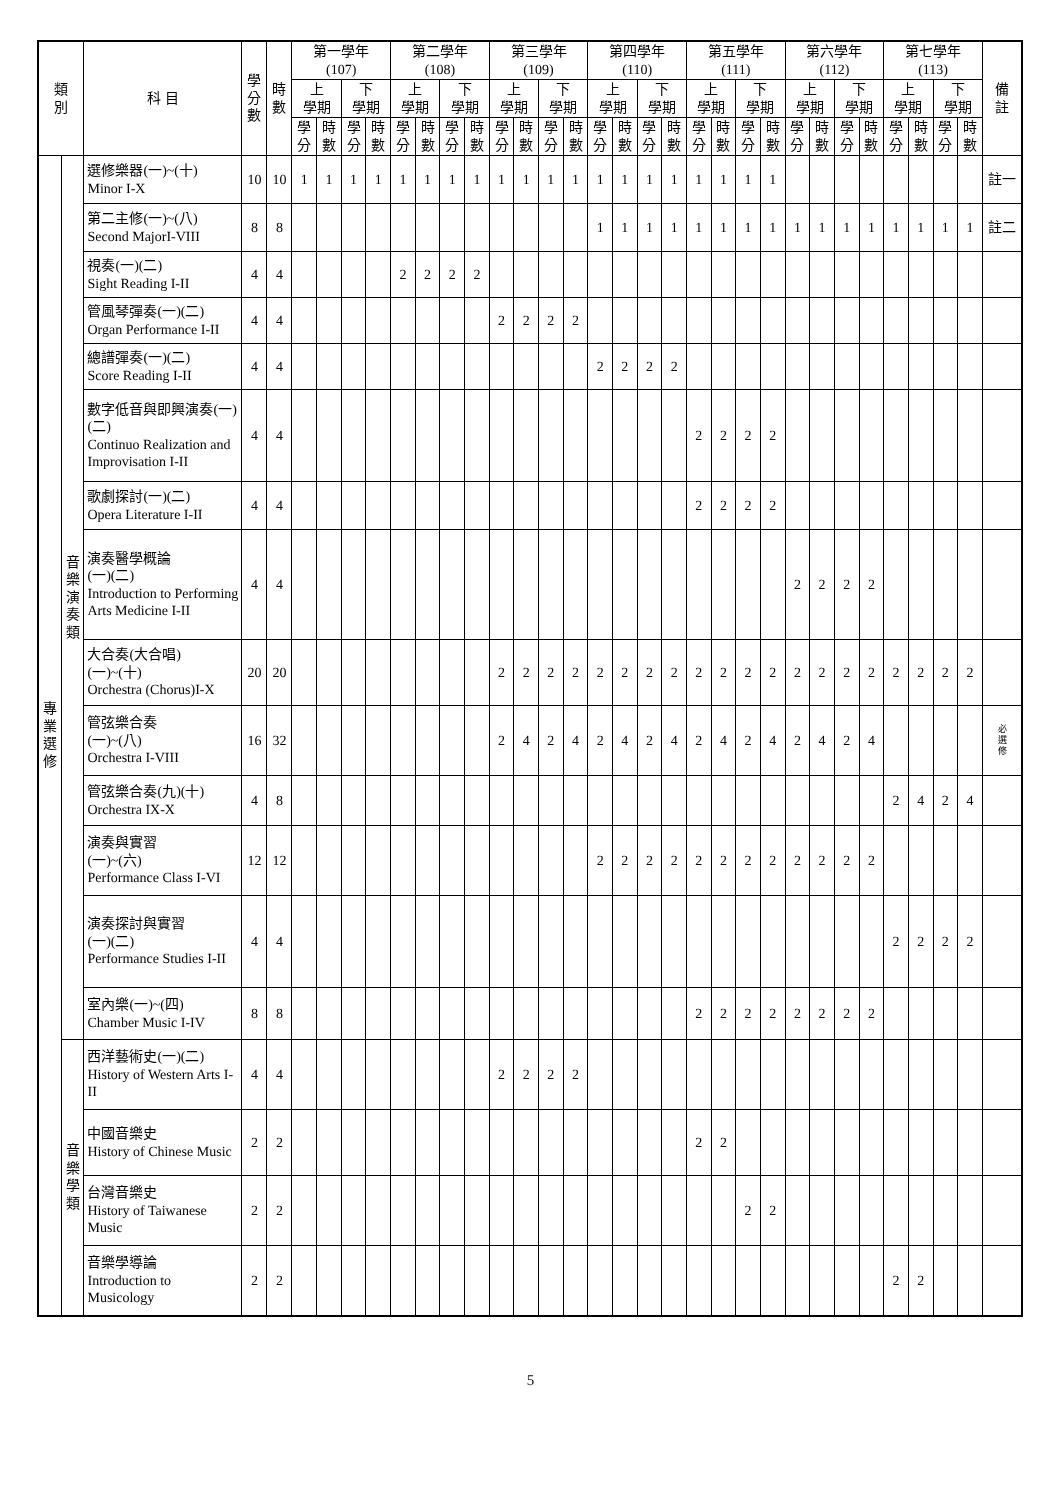| 類 別 | | 科 目 | 學 分 數 | 時 數 | 第一學年 (107) | | | | 第二學年 (108) | | | | 第三學年 (109) | | | | 第四學年 (110) | | | | 第五學年 (111) | | | | 第六學年 (112) | | | | 第七學年 (113) | | | | 備 註 |
| --- | --- | --- | --- | --- | --- | --- | --- | --- | --- | --- | --- | --- | --- | --- | --- | --- | --- | --- | --- | --- | --- | --- | --- | --- | --- | --- | --- | --- | --- | --- | --- | --- | --- |
| | | | | | 上 學期 | | 下 學期 | | 上 學期 | | 下 學期 | | 上 學期 | | 下 學期 | | 上 學期 | | 下 學期 | | 上 學期 | | 下 學期 | | 上 學期 | | 下 學期 | | 上 學期 | | 下 學期 | | |
| | | | | | 學分 | 時數 | 學分 | 時數 | 學分 | 時數 | 學分 | 時數 | 學分 | 時數 | 學分 | 時數 | 學分 | 時數 | 學分 | 時數 | 學分 | 時數 | 學分 | 時數 | 學分 | 時數 | 學分 | 時數 | 學分 | 時數 | 學分 | 時數 | |
| 專 業 選 修 | 音 樂 演 奏 類 | 選修樂器(一)~(十) Minor I-X | 10 | 10 | 1 | 1 | 1 | 1 | 1 | 1 | 1 | 1 | 1 | 1 | 1 | 1 | 1 | 1 | 1 | 1 | 1 | 1 | 1 | 1 | | | | | | | | | 註一 |
| | | 第二主修(一)~(八) Second MajorI-VIII | 8 | 8 | | | | | | | | | | | | | 1 | 1 | 1 | 1 | 1 | 1 | 1 | 1 | 1 | 1 | 1 | 1 | 1 | 1 | 1 | 1 | 註二 |
| | | 視奏(一)(二) Sight Reading I-II | 4 | 4 | | | | | 2 | 2 | 2 | 2 | | | | | | | | | | | | | | | | | | | | | |
| | | 管風琴彈奏(一)(二) Organ Performance I-II | 4 | 4 | | | | | | | | | 2 | 2 | 2 | 2 | | | | | | | | | | | | | | | | | |
| | | 總譜彈奏(一)(二) Score Reading I-II | 4 | 4 | | | | | | | | | | | | | 2 | 2 | 2 | 2 | | | | | | | | | | | | | |
| | | 數字低音與即興演奏(一)(二) Continuo Realization and Improvisation I-II | 4 | 4 | | | | | | | | | | | | | | | | | 2 | 2 | 2 | 2 | | | | | | | | | |
| | | 歌劇探討(一)(二) Opera Literature I-II | 4 | 4 | | | | | | | | | | | | | | | | | 2 | 2 | 2 | 2 | | | | | | | | | |
| | | 演奏醫學概論 (一)(二) Introduction to Performing Arts Medicine I-II | 4 | 4 | | | | | | | | | | | | | | | | | | | | | 2 | 2 | 2 | 2 | | | | | |
| | | 大合奏(大合唱) (一)~(十) Orchestra (Chorus)I-X | 20 | 20 | | | | | | | | | 2 | 2 | 2 | 2 | 2 | 2 | 2 | 2 | 2 | 2 | 2 | 2 | 2 | 2 | 2 | 2 | 2 | 2 | 2 | 2 | |
| | | 管弦樂合奏 (一)~(八) Orchestra I-VIII | 16 | 32 | | | | | | | | | 2 | 4 | 2 | 4 | 2 | 4 | 2 | 4 | 2 | 4 | 2 | 4 | 2 | 4 | 2 | 4 | | | | | 必 選 修 |
| | | 管弦樂合奏(九)(十) Orchestra IX-X | 4 | 8 | | | | | | | | | | | | | | | | | | | | | | | | | 2 | 4 | 2 | 4 | |
| | | 演奏與實習 (一)~(六) Performance Class I-VI | 12 | 12 | | | | | | | | | | | | | 2 | 2 | 2 | 2 | 2 | 2 | 2 | 2 | 2 | 2 | 2 | 2 | | | | | |
| | | 演奏探討與實習 (一)(二) Performance Studies I-II | 4 | 4 | | | | | | | | | | | | | | | | | | | | | | | | | 2 | 2 | 2 | 2 | |
| | | 室內樂(一)~(四) Chamber Music I-IV | 8 | 8 | | | | | | | | | | | | | | | | | 2 | 2 | 2 | 2 | 2 | 2 | 2 | 2 | | | | | |
| | 音 樂 學 類 | 西洋藝術史(一)(二) History of Western Arts I-II | 4 | 4 | | | | | | | | | 2 | 2 | 2 | 2 | | | | | | | | | | | | | | | | | |
| | | 中國音樂史 History of Chinese Music | 2 | 2 | | | | | | | | | | | | | | | | | 2 | 2 | | | | | | | | | | | |
| | | 台灣音樂史 History of Taiwanese Music | 2 | 2 | | | | | | | | | | | | | | | | | | | 2 | 2 | | | | | | | | | |
| | | 音樂學導論 Introduction to Musicology | 2 | 2 | | | | | | | | | | | | | | | | | | | | | | | | | 2 | 2 | | | |
5